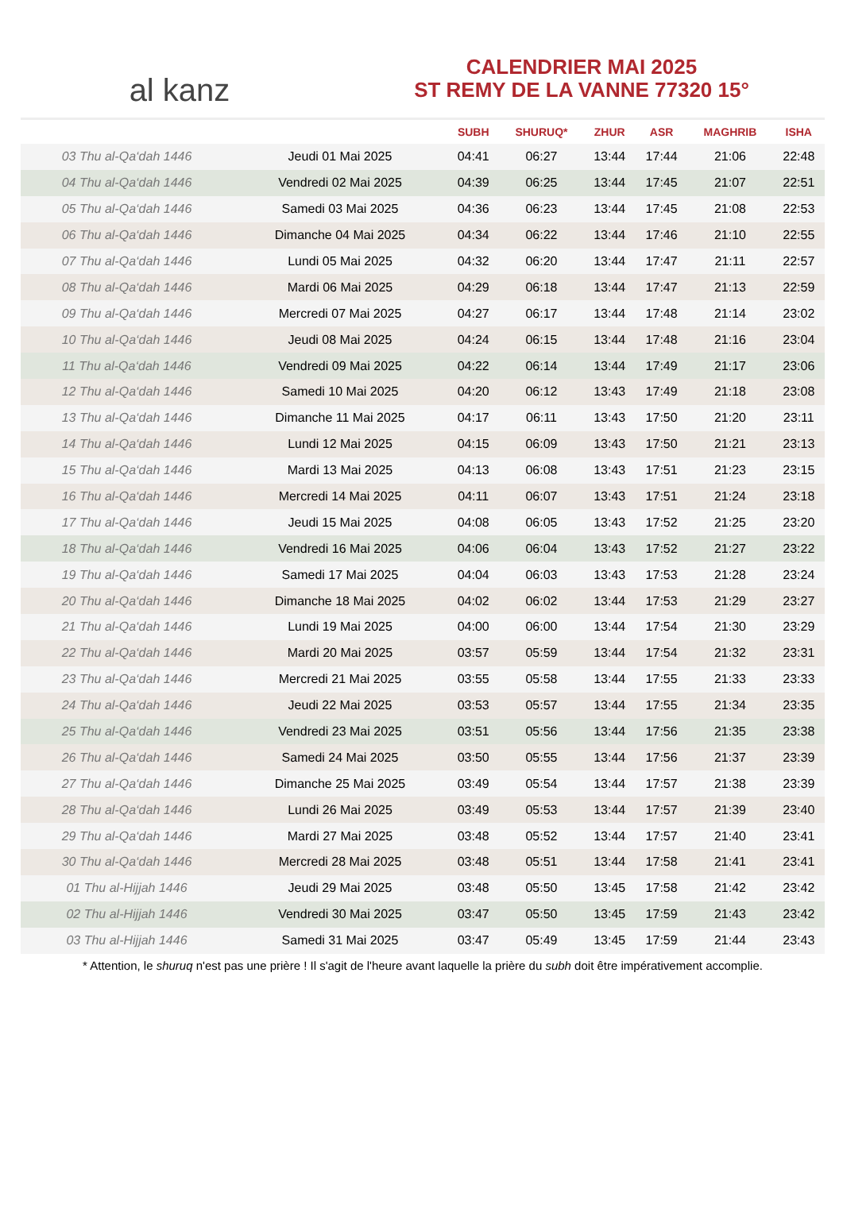al kanz
CALENDRIER MAI 2025
ST REMY DE LA VANNE 77320 15°
| | | SUBH | SHURUQ* | ZHUR | ASR | MAGHRIB | ISHA |
| --- | --- | --- | --- | --- | --- | --- | --- |
| 03 Thu al-Qa‘dah 1446 | Jeudi 01 Mai 2025 | 04:41 | 06:27 | 13:44 | 17:44 | 21:06 | 22:48 |
| 04 Thu al-Qa‘dah 1446 | Vendredi 02 Mai 2025 | 04:39 | 06:25 | 13:44 | 17:45 | 21:07 | 22:51 |
| 05 Thu al-Qa‘dah 1446 | Samedi 03 Mai 2025 | 04:36 | 06:23 | 13:44 | 17:45 | 21:08 | 22:53 |
| 06 Thu al-Qa‘dah 1446 | Dimanche 04 Mai 2025 | 04:34 | 06:22 | 13:44 | 17:46 | 21:10 | 22:55 |
| 07 Thu al-Qa‘dah 1446 | Lundi 05 Mai 2025 | 04:32 | 06:20 | 13:44 | 17:47 | 21:11 | 22:57 |
| 08 Thu al-Qa‘dah 1446 | Mardi 06 Mai 2025 | 04:29 | 06:18 | 13:44 | 17:47 | 21:13 | 22:59 |
| 09 Thu al-Qa‘dah 1446 | Mercredi 07 Mai 2025 | 04:27 | 06:17 | 13:44 | 17:48 | 21:14 | 23:02 |
| 10 Thu al-Qa‘dah 1446 | Jeudi 08 Mai 2025 | 04:24 | 06:15 | 13:44 | 17:48 | 21:16 | 23:04 |
| 11 Thu al-Qa‘dah 1446 | Vendredi 09 Mai 2025 | 04:22 | 06:14 | 13:44 | 17:49 | 21:17 | 23:06 |
| 12 Thu al-Qa‘dah 1446 | Samedi 10 Mai 2025 | 04:20 | 06:12 | 13:43 | 17:49 | 21:18 | 23:08 |
| 13 Thu al-Qa‘dah 1446 | Dimanche 11 Mai 2025 | 04:17 | 06:11 | 13:43 | 17:50 | 21:20 | 23:11 |
| 14 Thu al-Qa‘dah 1446 | Lundi 12 Mai 2025 | 04:15 | 06:09 | 13:43 | 17:50 | 21:21 | 23:13 |
| 15 Thu al-Qa‘dah 1446 | Mardi 13 Mai 2025 | 04:13 | 06:08 | 13:43 | 17:51 | 21:23 | 23:15 |
| 16 Thu al-Qa‘dah 1446 | Mercredi 14 Mai 2025 | 04:11 | 06:07 | 13:43 | 17:51 | 21:24 | 23:18 |
| 17 Thu al-Qa‘dah 1446 | Jeudi 15 Mai 2025 | 04:08 | 06:05 | 13:43 | 17:52 | 21:25 | 23:20 |
| 18 Thu al-Qa‘dah 1446 | Vendredi 16 Mai 2025 | 04:06 | 06:04 | 13:43 | 17:52 | 21:27 | 23:22 |
| 19 Thu al-Qa‘dah 1446 | Samedi 17 Mai 2025 | 04:04 | 06:03 | 13:43 | 17:53 | 21:28 | 23:24 |
| 20 Thu al-Qa‘dah 1446 | Dimanche 18 Mai 2025 | 04:02 | 06:02 | 13:44 | 17:53 | 21:29 | 23:27 |
| 21 Thu al-Qa‘dah 1446 | Lundi 19 Mai 2025 | 04:00 | 06:00 | 13:44 | 17:54 | 21:30 | 23:29 |
| 22 Thu al-Qa‘dah 1446 | Mardi 20 Mai 2025 | 03:57 | 05:59 | 13:44 | 17:54 | 21:32 | 23:31 |
| 23 Thu al-Qa‘dah 1446 | Mercredi 21 Mai 2025 | 03:55 | 05:58 | 13:44 | 17:55 | 21:33 | 23:33 |
| 24 Thu al-Qa‘dah 1446 | Jeudi 22 Mai 2025 | 03:53 | 05:57 | 13:44 | 17:55 | 21:34 | 23:35 |
| 25 Thu al-Qa‘dah 1446 | Vendredi 23 Mai 2025 | 03:51 | 05:56 | 13:44 | 17:56 | 21:35 | 23:38 |
| 26 Thu al-Qa‘dah 1446 | Samedi 24 Mai 2025 | 03:50 | 05:55 | 13:44 | 17:56 | 21:37 | 23:39 |
| 27 Thu al-Qa‘dah 1446 | Dimanche 25 Mai 2025 | 03:49 | 05:54 | 13:44 | 17:57 | 21:38 | 23:39 |
| 28 Thu al-Qa‘dah 1446 | Lundi 26 Mai 2025 | 03:49 | 05:53 | 13:44 | 17:57 | 21:39 | 23:40 |
| 29 Thu al-Qa‘dah 1446 | Mardi 27 Mai 2025 | 03:48 | 05:52 | 13:44 | 17:57 | 21:40 | 23:41 |
| 30 Thu al-Qa‘dah 1446 | Mercredi 28 Mai 2025 | 03:48 | 05:51 | 13:44 | 17:58 | 21:41 | 23:41 |
| 01 Thu al-Hijjah 1446 | Jeudi 29 Mai 2025 | 03:48 | 05:50 | 13:45 | 17:58 | 21:42 | 23:42 |
| 02 Thu al-Hijjah 1446 | Vendredi 30 Mai 2025 | 03:47 | 05:50 | 13:45 | 17:59 | 21:43 | 23:42 |
| 03 Thu al-Hijjah 1446 | Samedi 31 Mai 2025 | 03:47 | 05:49 | 13:45 | 17:59 | 21:44 | 23:43 |
* Attention, le shuruq n'est pas une prière ! Il s'agit de l'heure avant laquelle la prière du subh doit être impérativement accomplie.